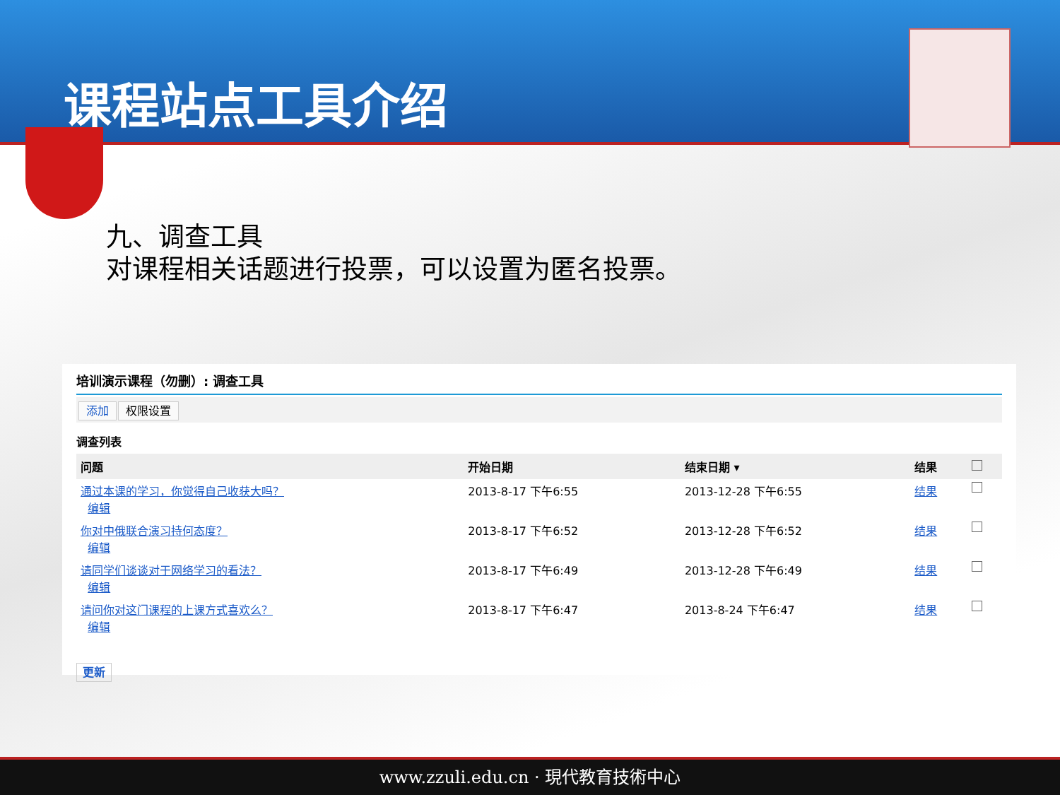课程站点工具介绍
九、调查工具
对课程相关话题进行投票，可以设置为匿名投票。
培训演示课程（勿删）: 调查工具
添加 权限设置
调查列表
| 问题 | 开始日期 | 结束日期 ▾ | 结果 | |
| --- | --- | --- | --- | --- |
| 通过本课的学习，你觉得自己收获大吗？ 编辑 | 2013-8-17 下午6:55 | 2013-12-28 下午6:55 | 结果 | |
| 你对中俄联合演习持何态度？ 编辑 | 2013-8-17 下午6:52 | 2013-12-28 下午6:52 | 结果 | |
| 请同学们谈谈对于网络学习的看法？ 编辑 | 2013-8-17 下午6:49 | 2013-12-28 下午6:49 | 结果 | |
| 请问你对这门课程的上课方式喜欢么？ 编辑 | 2013-8-17 下午6:47 | 2013-8-24 下午6:47 | 结果 | |
更新
www.zzuli.edu.cn · 現代教育技術中心